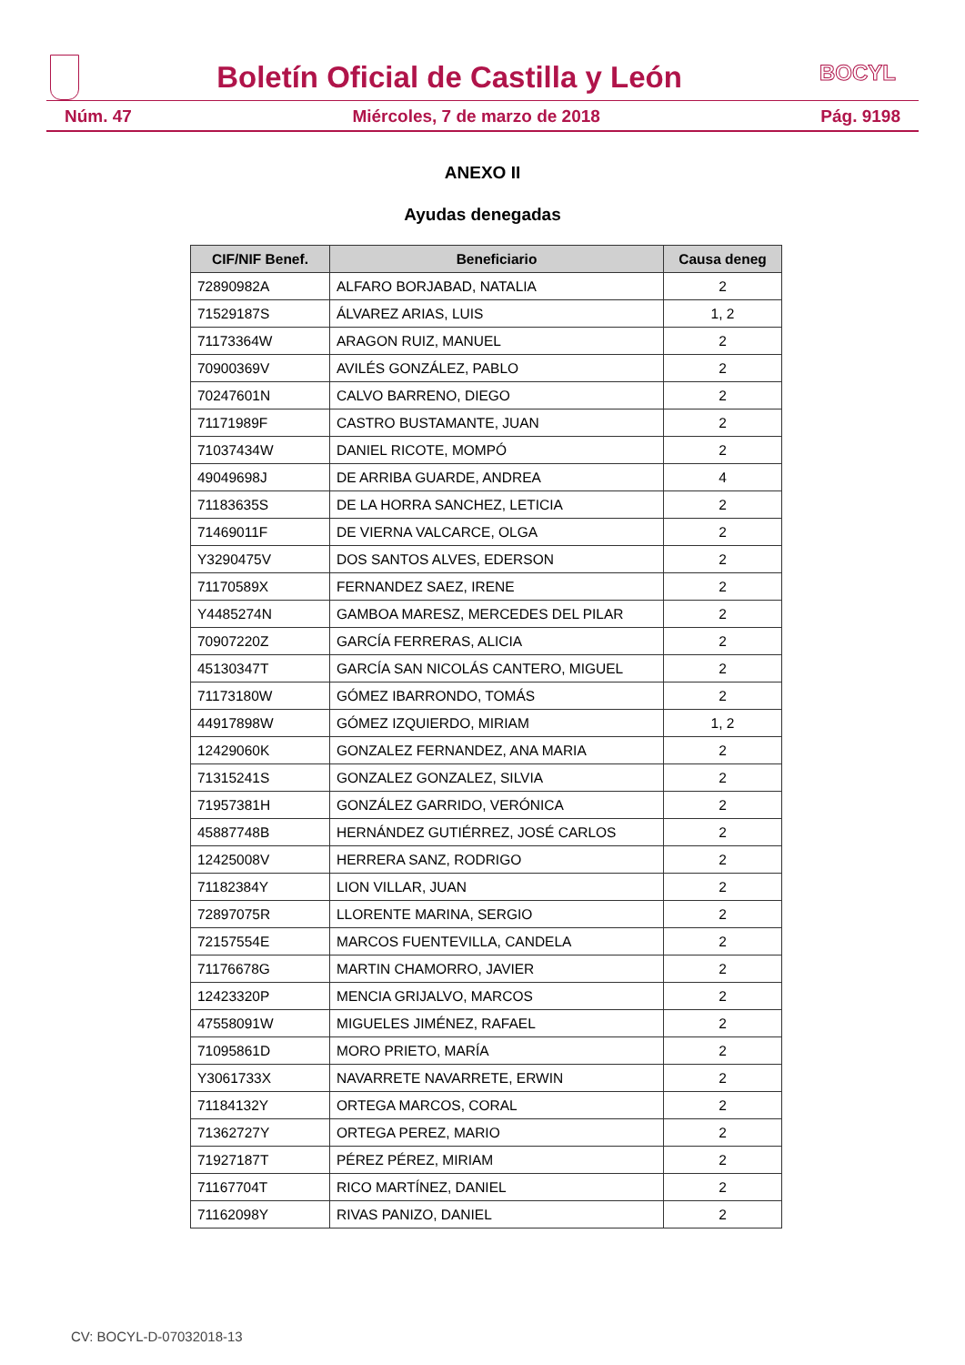Boletín Oficial de Castilla y León
BOCYL
Núm. 47 Miércoles, 7 de marzo de 2018 Pág. 9198
ANEXO II
Ayudas denegadas
| CIF/NIF Benef. | Beneficiario | Causa deneg |
| --- | --- | --- |
| 72890982A | ALFARO BORJABAD, NATALIA | 2 |
| 71529187S | ÁLVAREZ ARIAS, LUIS | 1, 2 |
| 71173364W | ARAGON RUIZ, MANUEL | 2 |
| 70900369V | AVILÉS GONZÁLEZ, PABLO | 2 |
| 70247601N | CALVO BARRENO, DIEGO | 2 |
| 71171989F | CASTRO BUSTAMANTE, JUAN | 2 |
| 71037434W | DANIEL RICOTE, MOMPÓ | 2 |
| 49049698J | DE ARRIBA GUARDE, ANDREA | 4 |
| 71183635S | DE LA HORRA SANCHEZ, LETICIA | 2 |
| 71469011F | DE VIERNA VALCARCE, OLGA | 2 |
| Y3290475V | DOS SANTOS ALVES, EDERSON | 2 |
| 71170589X | FERNANDEZ SAEZ, IRENE | 2 |
| Y4485274N | GAMBOA MARESZ, MERCEDES DEL PILAR | 2 |
| 70907220Z | GARCÍA FERRERAS, ALICIA | 2 |
| 45130347T | GARCÍA SAN NICOLÁS CANTERO, MIGUEL | 2 |
| 71173180W | GÓMEZ IBARRONDO, TOMÁS | 2 |
| 44917898W | GÓMEZ IZQUIERDO, MIRIAM | 1, 2 |
| 12429060K | GONZALEZ FERNANDEZ, ANA MARIA | 2 |
| 71315241S | GONZALEZ GONZALEZ, SILVIA | 2 |
| 71957381H | GONZÁLEZ GARRIDO, VERÓNICA | 2 |
| 45887748B | HERNÁNDEZ GUTIÉRREZ, JOSÉ CARLOS | 2 |
| 12425008V | HERRERA SANZ, RODRIGO | 2 |
| 71182384Y | LION VILLAR, JUAN | 2 |
| 72897075R | LLORENTE MARINA, SERGIO | 2 |
| 72157554E | MARCOS FUENTEVILLA, CANDELA | 2 |
| 71176678G | MARTIN CHAMORRO, JAVIER | 2 |
| 12423320P | MENCIA GRIJALVO, MARCOS | 2 |
| 47558091W | MIGUELES JIMÉNEZ, RAFAEL | 2 |
| 71095861D | MORO PRIETO, MARÍA | 2 |
| Y3061733X | NAVARRETE NAVARRETE, ERWIN | 2 |
| 71184132Y | ORTEGA MARCOS, CORAL | 2 |
| 71362727Y | ORTEGA PEREZ, MARIO | 2 |
| 71927187T | PÉREZ PÉREZ, MIRIAM | 2 |
| 71167704T | RICO MARTÍNEZ, DANIEL | 2 |
| 71162098Y | RIVAS PANIZO, DANIEL | 2 |
CV: BOCYL-D-07032018-13